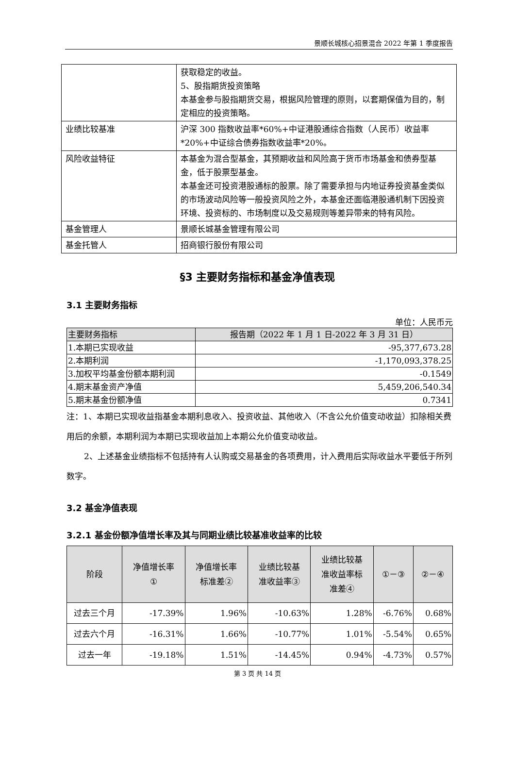景顺长城核心招景混合 2022 年第 1 季度报告
| | 获取稳定的收益。 5、股指期货投资策略 本基金参与股指期货交易，根据风险管理的原则，以套期保值为目的，制定相应的投资策略。 |
| 业绩比较基准 | 沪深 300 指数收益率*60%+中证港股通综合指数（人民币）收益率*20%+中证综合债券指数收益率*20%。 |
| 风险收益特征 | 本基金为混合型基金，其预期收益和风险高于货币市场基金和债券型基金，低于股票型基金。 本基金还可投资港股通标的股票。除了需要承担与内地证券投资基金类似的市场波动风险等一般投资风险之外，本基金还面临港股通机制下因投资环境、投资标的、市场制度以及交易规则等差异带来的特有风险。 |
| 基金管理人 | 景顺长城基金管理有限公司 |
| 基金托管人 | 招商银行股份有限公司 |
§3 主要财务指标和基金净值表现
3.1 主要财务指标
单位：人民币元
| 主要财务指标 | 报告期（2022 年 1 月 1 日-2022 年 3 月 31 日） |
| --- | --- |
| 1.本期已实现收益 | -95,377,673.28 |
| 2.本期利润 | -1,170,093,378.25 |
| 3.加权平均基金份额本期利润 | -0.1549 |
| 4.期末基金资产净值 | 5,459,206,540.34 |
| 5.期末基金份额净值 | 0.7341 |
注：1、本期已实现收益指基金本期利息收入、投资收益、其他收入（不含公允价值变动收益）扣除相关费用后的余额，本期利润为本期已实现收益加上本期公允价值变动收益。
2、上述基金业绩指标不包括持有人认购或交易基金的各项费用，计入费用后实际收益水平要低于所列数字。
3.2 基金净值表现
3.2.1 基金份额净值增长率及其与同期业绩比较基准收益率的比较
| 阶段 | 净值增长率 ① | 净值增长率 标准差② | 业绩比较基 准收益率③ | 业绩比较基 准收益率标 准差④ | ①－③ | ②－④ |
| --- | --- | --- | --- | --- | --- | --- |
| 过去三个月 | -17.39% | 1.96% | -10.63% | 1.28% | -6.76% | 0.68% |
| 过去六个月 | -16.31% | 1.66% | -10.77% | 1.01% | -5.54% | 0.65% |
| 过去一年 | -19.18% | 1.51% | -14.45% | 0.94% | -4.73% | 0.57% |
第 3 页 共 14 页